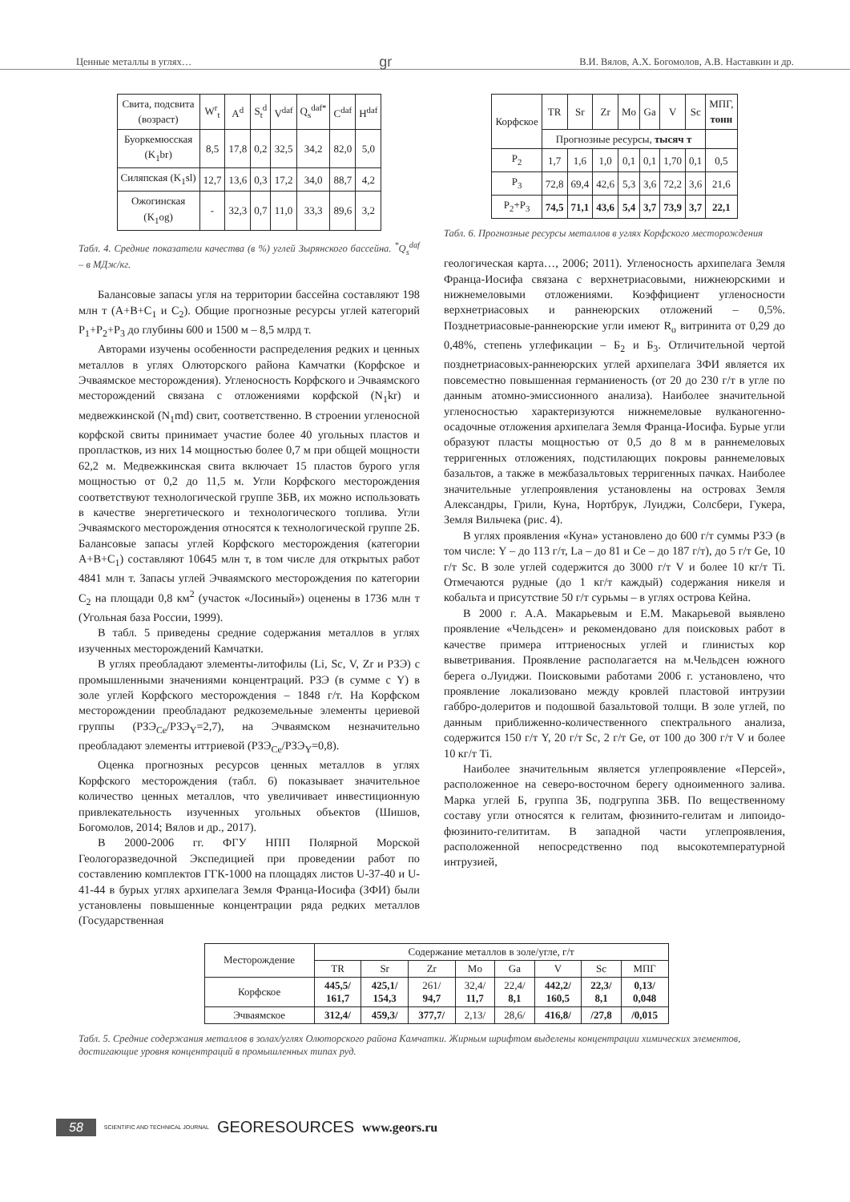Ценные металлы в углях… gr В.И. Вялов, А.Х. Богомолов, А.В. Наставкин и др.
| Свита, подсвита (возраст) | W<sup>r</sup><sub>t</sub> | A<sup>d</sup> | S<sub>t</sub><sup>d</sup> | V<sup>daf</sup> | Q<sub>s</sub><sup>daf*</sup> | C<sup>daf</sup> | H<sup>daf</sup> |
| Буоркемюсская (K<sub>1</sub>br) | 8,5 | 17,8 | 0,2 | 32,5 | 34,2 | 82,0 | 5,0 |
| Силяпская (K<sub>1</sub>sl) | 12,7 | 13,6 | 0,3 | 17,2 | 34,0 | 88,7 | 4,2 |
| Ожогинская (K<sub>1</sub>og) | - | 32,3 | 0,7 | 11,0 | 33,3 | 89,6 | 3,2 |
Табл. 4. Средние показатели качества (в %) углей Зырянского бассейна. <sup>*</sup>Q<sub>s</sub><sup>daf</sup> – в МДж/кг.
Балансовые запасы угля на территории бассейна составляют 198 млн т (A+B+C<sub>1</sub> и C<sub>2</sub>). Общие прогнозные ресурсы углей категорий P<sub>1</sub>+P<sub>2</sub>+P<sub>3</sub> до глубины 600 и 1500 м – 8,5 млрд т.
Авторами изучены особенности распределения редких и ценных металлов в углях Олюторского района Камчатки (Корфское и Эчваямское месторождения). Угленосность Корфского и Эчваямского месторождений связана с отложениями корфской (N<sub>1</sub>kr) и медвежкинской (N<sub>1</sub>md) свит, соответственно. В строении угленосной корфской свиты принимает участие более 40 угольных пластов и пропластков, из них 14 мощностью более 0,7 м при общей мощности 62,2 м. Медвежкинская свита включает 15 пластов бурого угля мощностью от 0,2 до 11,5 м. Угли Корфского месторождения соответствуют технологической группе 3БВ, их можно использовать в качестве энергетического и технологического топлива. Угли Эчваямского месторождения относятся к технологической группе 2Б. Балансовые запасы углей Корфского месторождения (категории A+B+C<sub>1</sub>) составляют 10645 млн т, в том числе для открытых работ 4841 млн т. Запасы углей Эчваямского месторождения по категории C<sub>2</sub> на площади 0,8 км<sup>2</sup> (участок «Лосиный») оценены в 1736 млн т (Угольная база России, 1999).
В табл. 5 приведены средние содержания металлов в углях изученных месторождений Камчатки.
В углях преобладают элементы-литофилы (Li, Sc, V, Zr и РЗЭ) с промышленными значениями концентраций. РЗЭ (в сумме с Y) в золе углей Корфского месторождения – 1848 г/т. На Корфском месторождении преобладают редкоземельные элементы цериевой группы (РЗЭ<sub>Ce</sub>/РЗЭ<sub>Y</sub>=2,7), на Эчваямском незначительно преобладают элементы иттриевой (РЗЭ<sub>Ce</sub>/РЗЭ<sub>Y</sub>=0,8).
Оценка прогнозных ресурсов ценных металлов в углях Корфского месторождения (табл. 6) показывает значительное количество ценных металлов, что увеличивает инвестиционную привлекательность изученных угольных объектов (Шишов, Богомолов, 2014; Вялов и др., 2017).
В 2000-2006 гг. ФГУ НПП Полярной Морской Геологоразведочной Экспедицией при проведении работ по составлению комплектов ГГК-1000 на площадях листов U-37-40 и U-41-44 в бурых углях архипелага Земля Франца-Иосифа (ЗФИ) были установлены повышенные концентрации ряда редких металлов (Государственная
| Корфское | TR | Sr | Zr | Mo | Ga | V | Sc | МПГ, тонн |
| | Прогнозные ресурсы, тысяч т | | | | | | | |
| P<sub>2</sub> | 1,7 | 1,6 | 1,0 | 0,1 | 0,1 | 1,70 | 0,1 | 0,5 |
| P<sub>3</sub> | 72,8 | 69,4 | 42,6 | 5,3 | 3,6 | 72,2 | 3,6 | 21,6 |
| P<sub>2</sub>+P<sub>3</sub> | 74,5 | 71,1 | 43,6 | 5,4 | 3,7 | 73,9 | 3,7 | 22,1 |
Табл. 6. Прогнозные ресурсы металлов в углях Корфского месторождения
геологическая карта…, 2006; 2011). Угленосность архипелага Земля Франца-Иосифа связана с верхнетриасовыми, нижнеюрскими и нижнемеловыми отложениями. Коэффициент угленосности верхнетриасовых и раннеюрских отложений – 0,5%. Позднетриасовые-раннеюрские угли имеют R<sub>o</sub> витринита от 0,29 до 0,48%, степень углефикации – Б<sub>2</sub> и Б<sub>3</sub>. Отличительной чертой позднетриасовых-раннеюрских углей архипелага ЗФИ является их повсеместно повышенная германиеность (от 20 до 230 г/т в угле по данным атомно-эмиссионного анализа). Наиболее значительной угленосностью характеризуются нижнемеловые вулканогенно-осадочные отложения архипелага Земля Франца-Иосифа. Бурые угли образуют пласты мощностью от 0,5 до 8 м в раннемеловых терригенных отложениях, подстилающих покровы раннемеловых базальтов, а также в межбазальтовых терригенных пачках. Наиболее значительные углепроявления установлены на островах Земля Александры, Грили, Куна, Нортбрук, Луиджи, Солсбери, Гукера, Земля Вильчека (рис. 4).
В углях проявления «Куна» установлено до 600 г/т суммы РЗЭ (в том числе: Y – до 113 г/т, La – до 81 и Ce – до 187 г/т), до 5 г/т Ge, 10 г/т Sc. В золе углей содержится до 3000 г/т V и более 10 кг/т Ti. Отмечаются рудные (до 1 кг/т каждый) содержания никеля и кобальта и присутствие 50 г/т сурьмы – в углях острова Кейна.
В 2000 г. А.А. Макарьевым и Е.М. Макарьевой выявлено проявление «Чельдсен» и рекомендовано для поисковых работ в качестве примера иттриеносных углей и глинистых кор выветривания. Проявление располагается на м.Чельдсен южного берега о.Луиджи. Поисковыми работами 2006 г. установлено, что проявление локализовано между кровлей пластовой интрузии габбро-долеритов и подошвой базальтовой толщи. В золе углей, по данным приближенно-количественного спектрального анализа, содержится 150 г/т Y, 20 г/т Sc, 2 г/т Ge, от 100 до 300 г/т V и более 10 кг/т Ti.
Наиболее значительным является углепроявление «Персей», расположенное на северо-восточном берегу одноименного залива. Марка углей Б, группа 3Б, подгруппа 3БВ. По вещественному составу угли относятся к гелитам, фюзинито-гелитам и липоидо-фюзинито-гелититам. В западной части углепроявления, расположенной непосредственно под высокотемпературной интрузией,
| Месторождение | Содержание металлов в золе/угле, г/т | | | | | | | |
| | TR | Sr | Zr | Mo | Ga | V | Sc | МПГ |
| Корфское | 445,5/ 161,7 | 425,1/ 154,3 | 261/ 94,7 | 32,4/ 11,7 | 22,4/ 8,1 | 442,2/ 160,5 | 22,3/ 8,1 | 0,13/ 0,048 |
| Эчваямское | 312,4/ | 459,3/ | 377,7/ | 2,13/ | 28,6/ | 416,8/ | /27,8 | /0,015 |
Табл. 5. Средние содержания металлов в золах/углях Олюторского района Камчатки. Жирным шрифтом выделены концентрации химических элементов, достигающие уровня концентраций в промышленных типах руд.
58 SCIENTIFIC AND TECHNICAL JOURNAL GEORESOURCES www.geors.ru